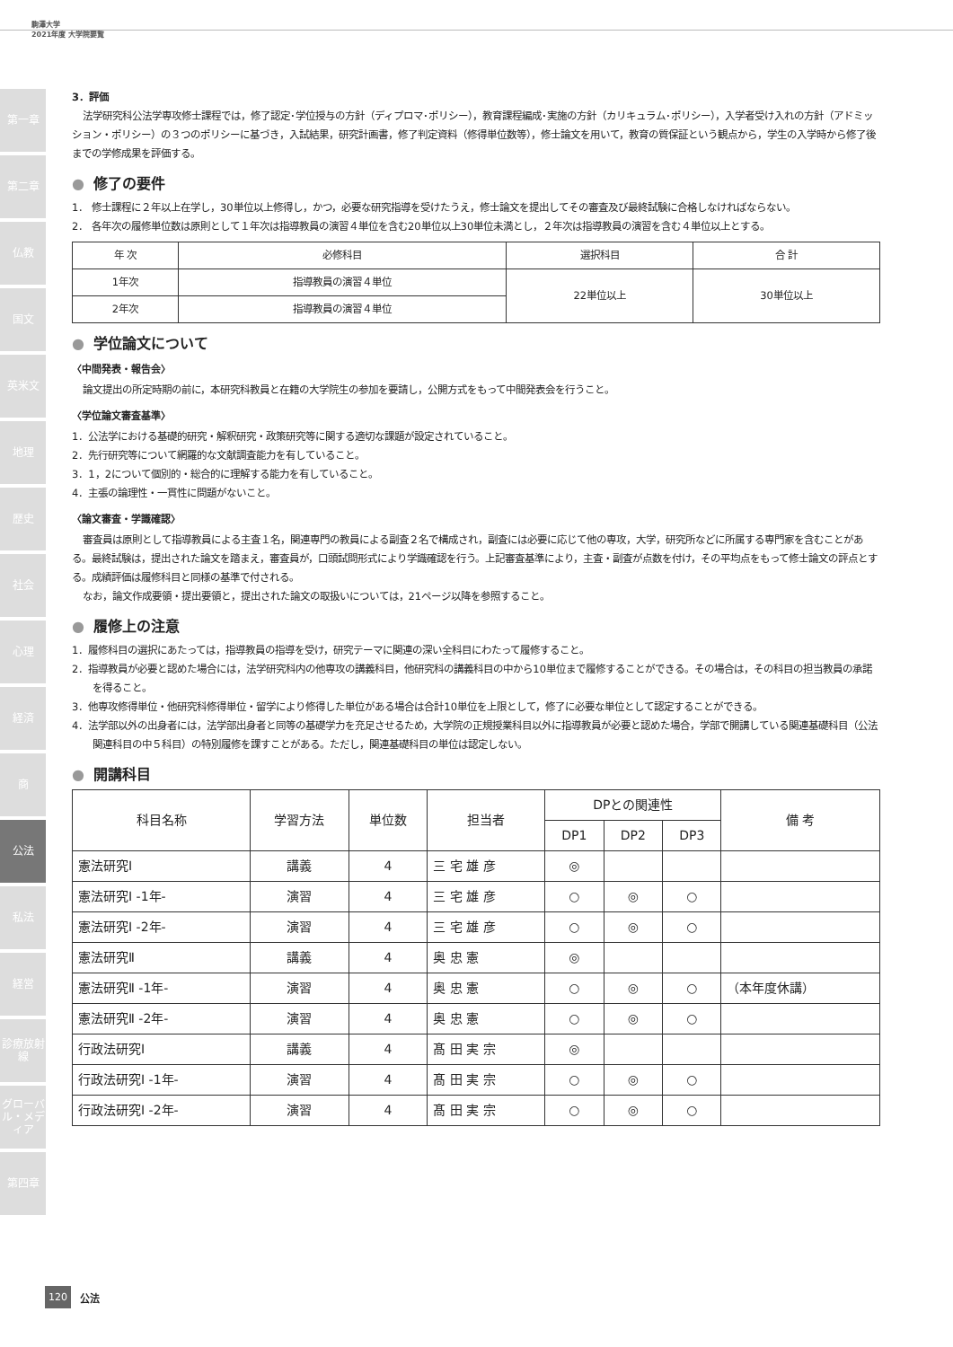駒澤大学
2021年度 大学院要覧
第一章
第二章
仏教
国文
英米文
地理
歴史
社会
心理
経済
商
公法
私法
経営
診療放射線
グローバル・メディア
第四章
3．評価
法学研究科公法学専攻修士課程では，修了認定･学位授与の方針（ディプロマ･ポリシー），教育課程編成･実施の方針（カリキュラム･ポリシー），入学者受け入れの方針（アドミッション・ポリシー）の３つのポリシーに基づき，入試結果，研究計画書，修了判定資料（修得単位数等），修士論文を用いて，教育の質保証という観点から，学生の入学時から修了後までの学修成果を評価する。
● 修了の要件
1． 修士課程に２年以上在学し，30単位以上修得し，かつ，必要な研究指導を受けたうえ，修士論文を提出してその審査及び最終試験に合格しなければならない。
2． 各年次の履修単位数は原則として１年次は指導教員の演習４単位を含む20単位以上30単位未満とし，２年次は指導教員の演習を含む４単位以上とする。
| 年 次 | 必修科目 | 選択科目 | 合 計 |
| --- | --- | --- | --- |
| 1年次 | 指導教員の演習４単位 | 22単位以上 | 30単位以上 |
| 2年次 | 指導教員の演習４単位 | | |
● 学位論文について
〈中間発表・報告会〉
論文提出の所定時期の前に，本研究科教員と在籍の大学院生の参加を要請し，公開方式をもって中間発表会を行うこと。
〈学位論文審査基準〉
1．公法学における基礎的研究・解釈研究・政策研究等に関する適切な課題が設定されていること。
2．先行研究等について網羅的な文献調査能力を有していること。
3．1，2について個別的・総合的に理解する能力を有していること。
4．主張の論理性・一貫性に問題がないこと。
〈論文審査・学識確認〉
審査員は原則として指導教員による主査１名，関連専門の教員による副査２名で構成され，副査には必要に応じて他の専攻，大学，研究所などに所属する専門家を含むことがある。最終試験は，提出された論文を踏まえ，審査員が，口頭試問形式により学識確認を行う。上記審査基準により，主査・副査が点数を付け，その平均点をもって修士論文の評点とする。成績評価は履修科目と同様の基準で付される。
なお，論文作成要領・提出要領と，提出された論文の取扱いについては，21ページ以降を参照すること。
● 履修上の注意
1．履修科目の選択にあたっては，指導教員の指導を受け，研究テーマに関連の深い全科目にわたって履修すること。
2．指導教員が必要と認めた場合には，法学研究科内の他専攻の講義科目，他研究科の講義科目の中から10単位まで履修することができる。その場合は，その科目の担当教員の承諾を得ること。
3．他専攻修得単位・他研究科修得単位・留学により修得した単位がある場合は合計10単位を上限として，修了に必要な単位として認定することができる。
4．法学部以外の出身者には，法学部出身者と同等の基礎学力を充足させるため，大学院の正規授業科目以外に指導教員が必要と認めた場合，学部で開講している関連基礎科目（公法関連科目の中５科目）の特別履修を課すことがある。ただし，関連基礎科目の単位は認定しない。
● 開講科目
| 科目名称 | 学習方法 | 単位数 | 担当者 | DPとの関連性 | | | 備 考 |
| --- | --- | --- | --- | --- | --- | --- | --- |
| | | | | DP1 | DP2 | DP3 | |
| 憲法研究Ⅰ | 講義 | 4 | 三 宅 雄 彦 | ◎ | | | |
| 憲法研究Ⅰ -1年- | 演習 | 4 | 三 宅 雄 彦 | ○ | ◎ | ○ | |
| 憲法研究Ⅰ -2年- | 演習 | 4 | 三 宅 雄 彦 | ○ | ◎ | ○ | |
| 憲法研究Ⅱ | 講義 | 4 | 奥 忠 憲 | ◎ | | | |
| 憲法研究Ⅱ -1年- | 演習 | 4 | 奥 忠 憲 | ○ | ◎ | ○ | （本年度休講） |
| 憲法研究Ⅱ -2年- | 演習 | 4 | 奥 忠 憲 | ○ | ◎ | ○ | |
| 行政法研究Ⅰ | 講義 | 4 | 髙 田 実 宗 | ◎ | | | |
| 行政法研究Ⅰ -1年- | 演習 | 4 | 髙 田 実 宗 | ○ | ◎ | ○ | |
| 行政法研究Ⅰ -2年- | 演習 | 4 | 髙 田 実 宗 | ○ | ◎ | ○ | |
120 公法